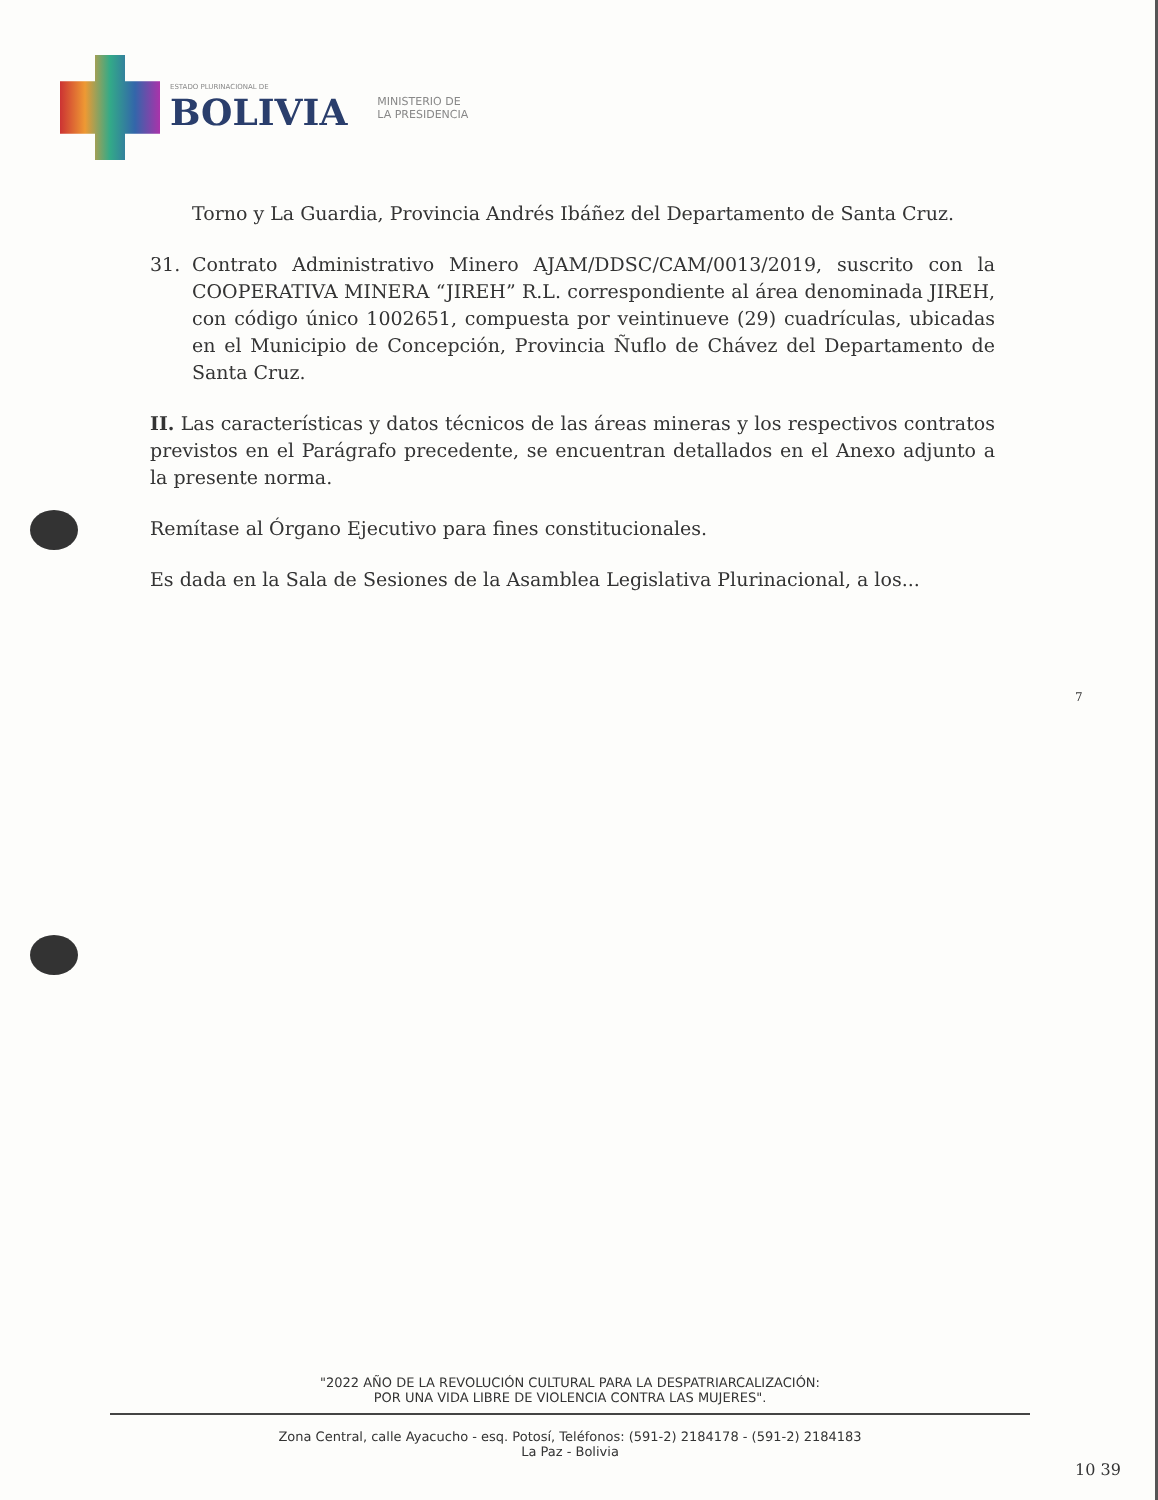ESTADO PLURINACIONAL DE
BOLIVIA
MINISTERIO DE
LA PRESIDENCIA
Torno y La Guardia, Provincia Andrés Ibáñez del Departamento de Santa Cruz.
31. Contrato Administrativo Minero AJAM/DDSC/CAM/0013/2019, suscrito con la COOPERATIVA MINERA “JIREH” R.L. correspondiente al área denominada JIREH, con código único 1002651, compuesta por veintinueve (29) cuadrículas, ubicadas en el Municipio de Concepción, Provincia Ñuflo de Chávez del Departamento de Santa Cruz.
II. Las características y datos técnicos de las áreas mineras y los respectivos contratos previstos en el Parágrafo precedente, se encuentran detallados en el Anexo adjunto a la presente norma.
Remítase al Órgano Ejecutivo para fines constitucionales.
Es dada en la Sala de Sesiones de la Asamblea Legislativa Plurinacional, a los...
7
"2022 AÑO DE LA REVOLUCIÓN CULTURAL PARA LA DESPATRIARCALIZACIÓN:
POR UNA VIDA LIBRE DE VIOLENCIA CONTRA LAS MUJERES".
Zona Central, calle Ayacucho - esq. Potosí, Teléfonos: (591-2) 2184178 - (591-2) 2184183
La Paz - Bolivia
10 39